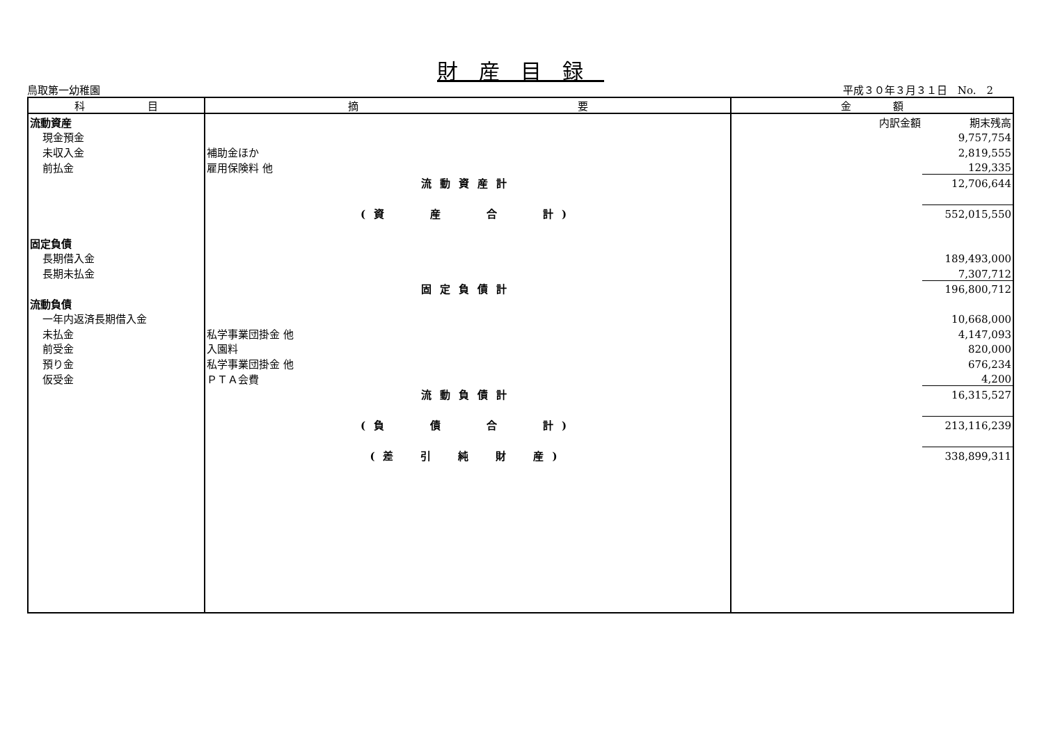財産目録
鳥取第一幼稚園 平成３０年３月３１日　No.　2
| 科 目 | 摘 要 | 金 額 | |
| --- | --- | --- | --- |
| 流動資産 | | 内訳金額 | 期末残高 |
| 現金預金 | | | 9,757,754 |
| 未収入金 | 補助金ほか | | 2,819,555 |
| 前払金 | 雇用保険料 他 | | 129,335 |
| | 流動資産計 | | 12,706,644 |
| | (資 産 合 計) | | 552,015,550 |
| 固定負債 | | | |
| 長期借入金 | | | 189,493,000 |
| 長期未払金 | | | 7,307,712 |
| | 固定負債計 | | 196,800,712 |
| 流動負債 | | | |
| 一年内返済長期借入金 | | | 10,668,000 |
| 未払金 | 私学事業団掛金 他 | | 4,147,093 |
| 前受金 | 入園料 | | 820,000 |
| 預り金 | 私学事業団掛金 他 | | 676,234 |
| 仮受金 | ＰＴＡ会費 | | 4,200 |
| | 流動負債計 | | 16,315,527 |
| | (負 債 合 計) | | 213,116,239 |
| | (差 引 純 財 産) | | 338,899,311 |